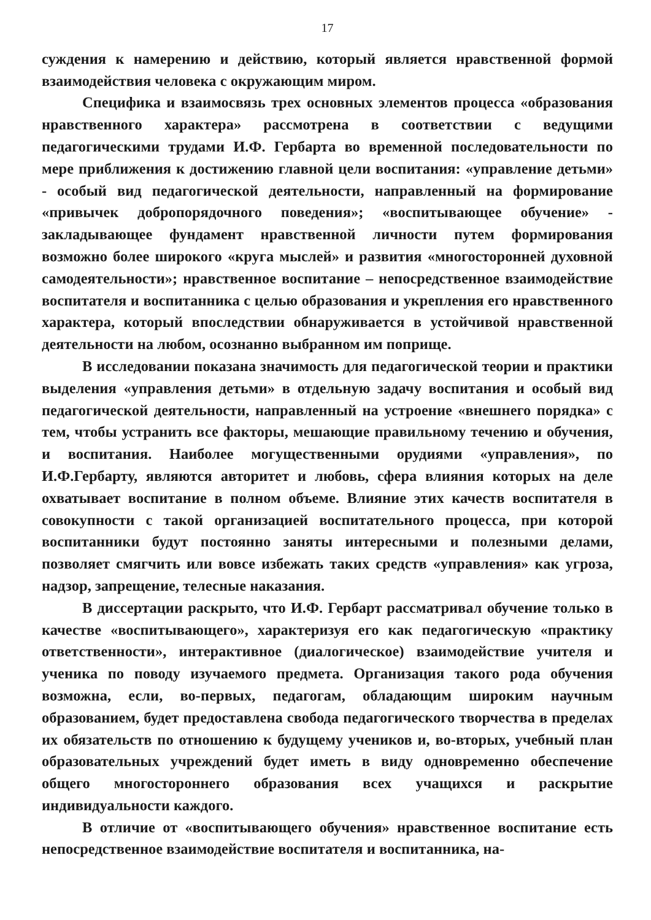17
суждения к намерению и действию, который является нравственной формой взаимодействия человека с окружающим миром.
Специфика и взаимосвязь трех основных элементов процесса «образования нравственного характера» рассмотрена в соответствии с ведущими педагогическими трудами И.Ф. Гербарта во временной последовательности по мере приближения к достижению главной цели воспитания: «управление детьми» - особый вид педагогической деятельности, направленный на формирование «привычек добропорядочного поведения»; «воспитывающее обучение» - закладывающее фундамент нравственной личности путем формирования возможно более широкого «круга мыслей» и развития «многосторонней духовной самодеятельности»; нравственное воспитание – непосредственное взаимодействие воспитателя и воспитанника с целью образования и укрепления его нравственного характера, который впоследствии обнаруживается в устойчивой нравственной деятельности на любом, осознанно выбранном им поприще.
В исследовании показана значимость для педагогической теории и практики выделения «управления детьми» в отдельную задачу воспитания и особый вид педагогической деятельности, направленный на устроение «внешнего порядка» с тем, чтобы устранить все факторы, мешающие правильному течению и обучения, и воспитания. Наиболее могущественными орудиями «управления», по И.Ф.Гербарту, являются авторитет и любовь, сфера влияния которых на деле охватывает воспитание в полном объеме. Влияние этих качеств воспитателя в совокупности с такой организацией воспитательного процесса, при которой воспитанники будут постоянно заняты интересными и полезными делами, позволяет смягчить или вовсе избежать таких средств «управления» как угроза, надзор, запрещение, телесные наказания.
В диссертации раскрыто, что И.Ф. Гербарт рассматривал обучение только в качестве «воспитывающего», характеризуя его как педагогическую «практику ответственности», интерактивное (диалогическое) взаимодействие учителя и ученика по поводу изучаемого предмета. Организация такого рода обучения возможна, если, во-первых, педагогам, обладающим широким научным образованием, будет предоставлена свобода педагогического творчества в пределах их обязательств по отношению к будущему учеников и, во-вторых, учебный план образовательных учреждений будет иметь в виду одновременно обеспечение общего многостороннего образования всех учащихся и раскрытие индивидуальности каждого.
В отличие от «воспитывающего обучения» нравственное воспитание есть непосредственное взаимодействие воспитателя и воспитанника, на-